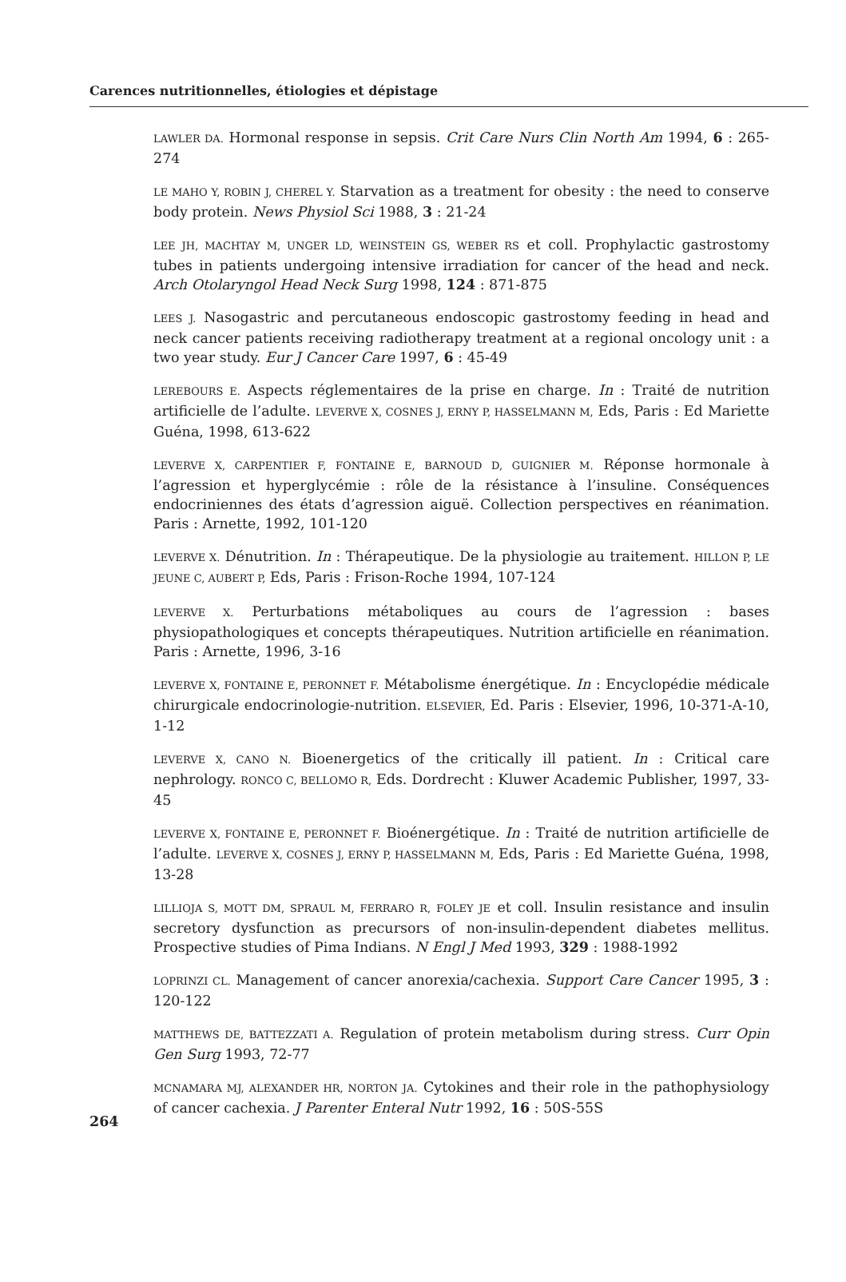Carences nutritionnelles, étiologies et dépistage
LAWLER DA. Hormonal response in sepsis. Crit Care Nurs Clin North Am 1994, 6 : 265-274
LE MAHO Y, ROBIN J, CHEREL Y. Starvation as a treatment for obesity : the need to conserve body protein. News Physiol Sci 1988, 3 : 21-24
LEE JH, MACHTAY M, UNGER LD, WEINSTEIN GS, WEBER RS et coll. Prophylactic gastrostomy tubes in patients undergoing intensive irradiation for cancer of the head and neck. Arch Otolaryngol Head Neck Surg 1998, 124 : 871-875
LEES J. Nasogastric and percutaneous endoscopic gastrostomy feeding in head and neck cancer patients receiving radiotherapy treatment at a regional oncology unit : a two year study. Eur J Cancer Care 1997, 6 : 45-49
LEREBOURS E. Aspects réglementaires de la prise en charge. In : Traité de nutrition artificielle de l’adulte. LEVERVE X, COSNES J, ERNY P, HASSELMANN M, Eds, Paris : Ed Mariette Guéna, 1998, 613-622
LEVERVE X, CARPENTIER F, FONTAINE E, BARNOUD D, GUIGNIER M. Réponse hormonale à l’agression et hyperglycémie : rôle de la résistance à l’insuline. Conséquences endocriniennes des états d’agression aiguë. Collection perspectives en réanimation. Paris : Arnette, 1992, 101-120
LEVERVE X. Dénutrition. In : Thérapeutique. De la physiologie au traitement. HILLON P, LE JEUNE C, AUBERT P, Eds, Paris : Frison-Roche 1994, 107-124
LEVERVE X. Perturbations métaboliques au cours de l’agression : bases physiopathologiques et concepts thérapeutiques. Nutrition artificielle en réanimation. Paris : Arnette, 1996, 3-16
LEVERVE X, FONTAINE E, PERONNET F. Métabolisme énergétique. In : Encyclopédie médicale chirurgicale endocrinologie-nutrition. ELSEVIER, Ed. Paris : Elsevier, 1996, 10-371-A-10, 1-12
LEVERVE X, CANO N. Bioenergetics of the critically ill patient. In : Critical care nephrology. RONCO C, BELLOMO R, Eds. Dordrecht : Kluwer Academic Publisher, 1997, 33-45
LEVERVE X, FONTAINE E, PERONNET F. Bioénergétique. In : Traité de nutrition artificielle de l’adulte. LEVERVE X, COSNES J, ERNY P, HASSELMANN M, Eds, Paris : Ed Mariette Guéna, 1998, 13-28
LILLIOJA S, MOTT DM, SPRAUL M, FERRARO R, FOLEY JE et coll. Insulin resistance and insulin secretory dysfunction as precursors of non-insulin-dependent diabetes mellitus. Prospective studies of Pima Indians. N Engl J Med 1993, 329 : 1988-1992
LOPRINZI CL. Management of cancer anorexia/cachexia. Support Care Cancer 1995, 3 : 120-122
MATTHEWS DE, BATTEZZATI A. Regulation of protein metabolism during stress. Curr Opin Gen Surg 1993, 72-77
264
MCNAMARA MJ, ALEXANDER HR, NORTON JA. Cytokines and their role in the pathophysiology of cancer cachexia. J Parenter Enteral Nutr 1992, 16 : 50S-55S